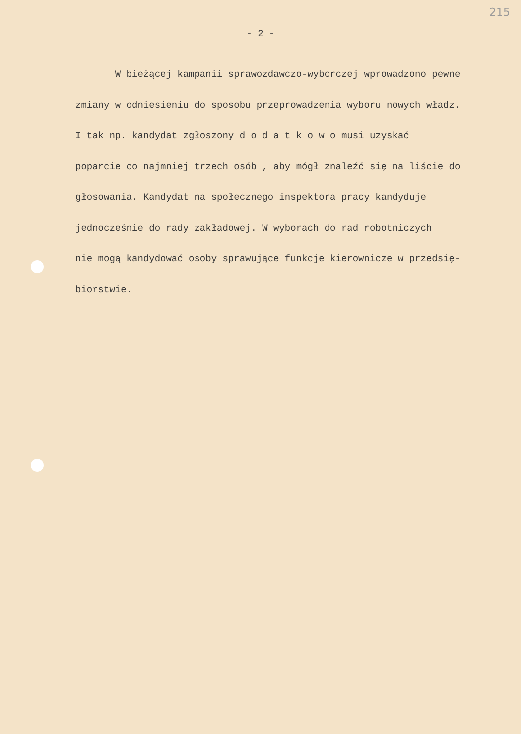215
- 2 -
W bieżącej kampanii sprawozdawczo-wyborczej wprowadzono pewne
zmiany w odniesieniu do sposobu przeprowadzenia wyboru nowych władz.
I tak np. kandydat zgłoszony d o d a t k o w o musi uzyskać
poparcie co najmniej trzech osób , aby mógł znaleźć się na liście do
głosowania. Kandydat na społecznego inspektora pracy kandyduje
jednocześnie do rady zakładowej. W wyborach do rad robotniczych
nie mogą kandydować osoby sprawujące funkcje kierownicze w przedsię-
biorstwie.